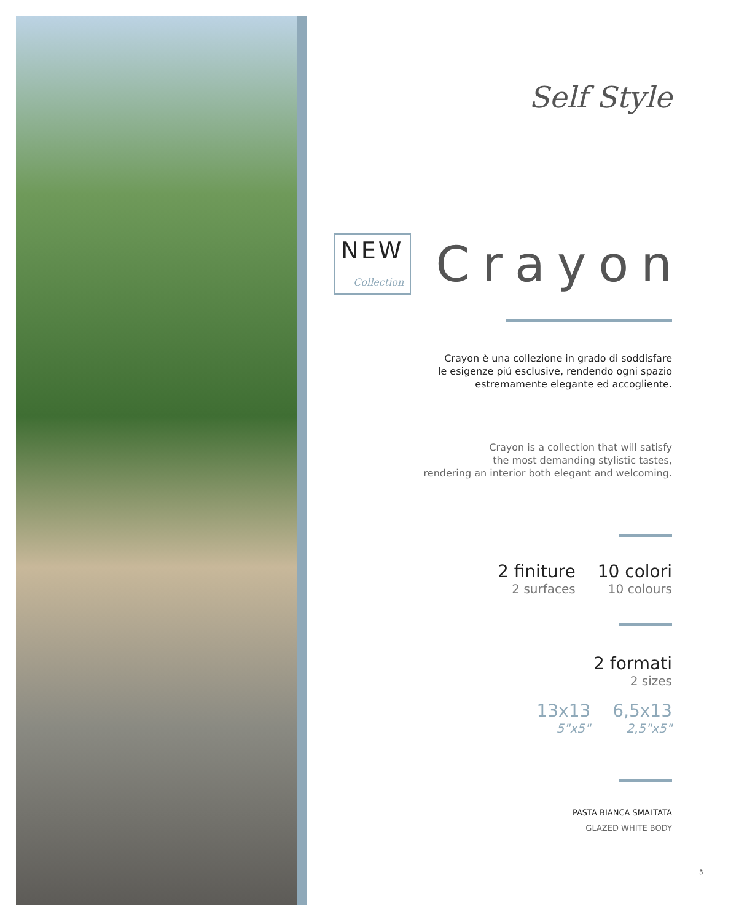Self Style
NEW Collection Crayon
Crayon è una collezione in grado di soddisfare
le esigenze piú esclusive, rendendo ogni spazio
estremamente elegante ed accogliente.
Crayon is a collection that will satisfy
the most demanding stylistic tastes,
rendering an interior both elegant and welcoming.
2 finiture
2 surfaces
10 colori
10 colours
2 formati
2 sizes
13x13
5"x5"
6,5x13
2,5"x5"
PASTA BIANCA SMALTATA
GLAZED WHITE BODY
3